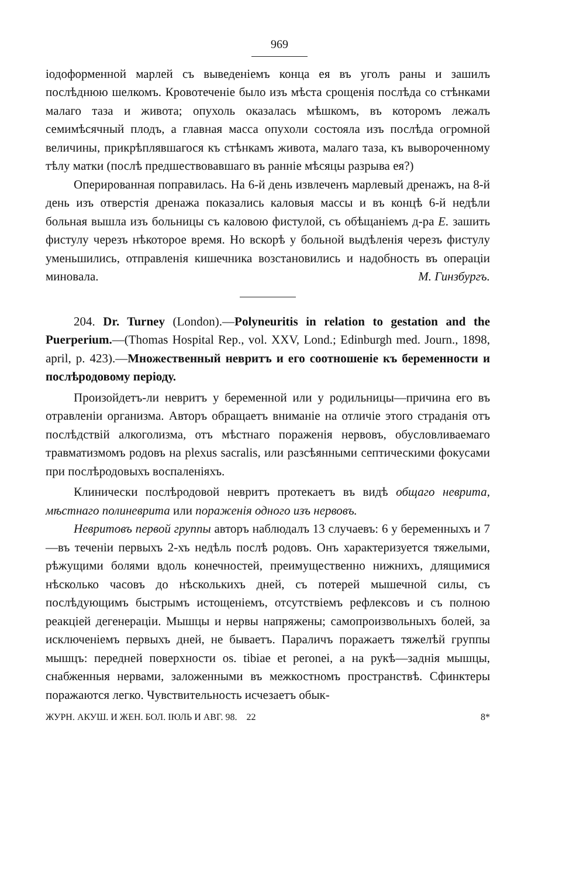969
іодоформенной марлей съ выведеніемъ конца ея въ уголъ раны и зашилъ послѣднюю шелкомъ. Кровотеченіе было изъ мѣста срощенія послѣда со стѣнками малаго таза и живота; опухоль оказалась мѣшкомъ, въ которомъ лежалъ семимѣсячный плодъ, а главная масса опухоли состояла изъ послѣда огромной величины, прикрѣплявшагося къ стѣнкамъ живота, малаго таза, къ вывороченному тѣлу матки (послѣ предшествовавшаго въ ранніе мѣсяцы разрыва ея?)
Оперированная поправилась. На 6-й день извлеченъ марлевый дренажъ, на 8-й день изъ отверстія дренажа показались каловыя массы и въ концѣ 6-й недѣли больная вышла изъ больницы съ каловою фистулой, съ обѣщаніемъ д-ра Е. зашить фистулу черезъ нѣкоторое время. Но вскорѣ у больной выдѣленія черезъ фистулу уменьшились, отправленія кишечника возстановились и надобность въ операціи миновала. М. Гинзбургъ.
204. Dr. Turney (London).—Polyneuritis in relation to gestation and the Puerperium.—(Thomas Hospital Rep., vol. XXV, Lond.; Edinburgh med. Journ., 1898, april, p. 423).—Множественный невритъ и его соотношеніе къ беременности и послѣродовому періоду.
Произойдетъ-ли невритъ у беременной или у родильницы—причина его въ отравленіи организма. Авторъ обращаетъ вниманіе на отличіе этого страданія отъ послѣдствій алкоголизма, отъ мѣстнаго пораженія нервовъ, обусловливаемаго травматизмомъ родовъ на plexus sacralis, или разсѣянными септическими фокусами при послѣродовыхъ воспаленіяхъ.
Клинически послѣродовой невритъ протекаетъ въ видѣ общаго неврита, мѣстнаго полиневрита или пораженія одного изъ нервовъ.
Невритовъ первой группы авторъ наблюдалъ 13 случаевъ: 6 у беременныхъ и 7—въ теченіи первыхъ 2-хъ недѣль послѣ родовъ. Онъ характеризуется тяжелыми, рѣжущими болями вдоль конечностей, преимущественно нижнихъ, длящимися нѣсколько часовъ до нѣсколькихъ дней, съ потерей мышечной силы, съ послѣдующимъ быстрымъ истощеніемъ, отсутствіемъ рефлексовъ и съ полною реакціей дегенераціи. Мышцы и нервы напряжены; самопроизвольныхъ болей, за исключеніемъ первыхъ дней, не бываетъ. Параличъ поражаетъ тяжелѣй группы мышцъ: передней поверхности os. tibiae et peronei, а на рукѣ—заднія мышцы, снабженныя нервами, заложенными въ межкостномъ пространствѣ. Сфинктеры поражаются легко. Чувствительность исчезаетъ обык-
ЖУРН. АКУШ. И ЖЕН. БОЛ. ІЮЛЬ И АВГ. 98. 22 8*